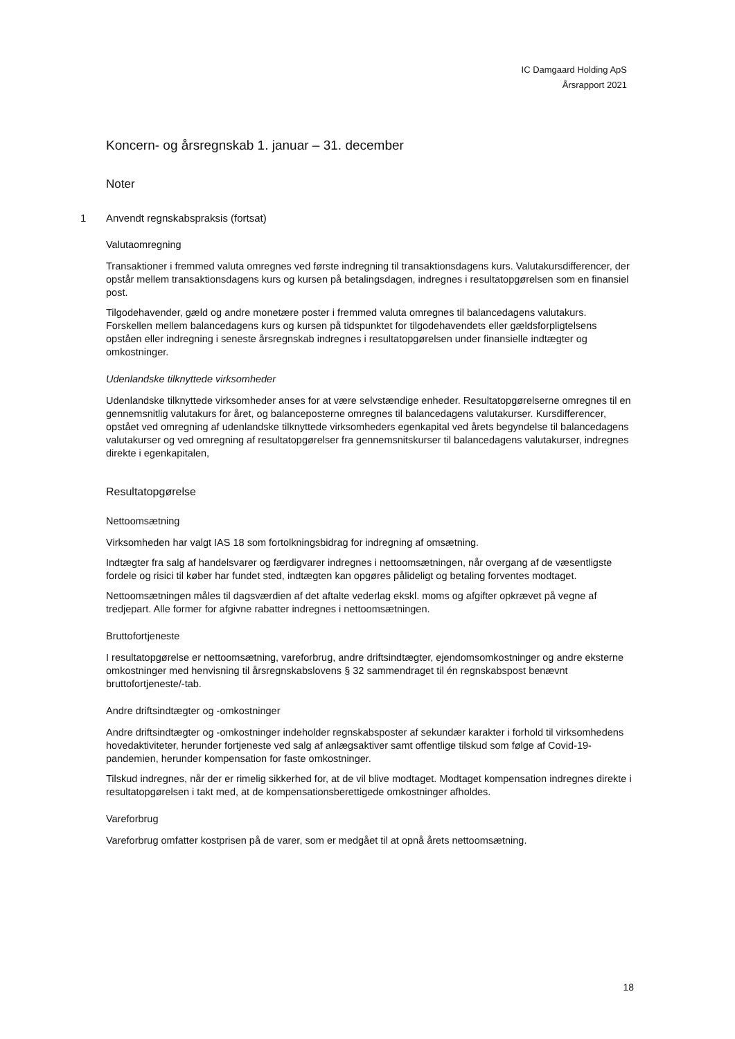IC Damgaard Holding ApS
Årsrapport 2021
Koncern- og årsregnskab 1. januar – 31. december
Noter
1 Anvendt regnskabspraksis (fortsat)
Valutaomregning
Transaktioner i fremmed valuta omregnes ved første indregning til transaktionsdagens kurs. Valutakurs­differencer, der opstår mellem transaktionsdagens kurs og kursen på betalingsdagen, indregnes i resul­tatopgørelsen som en finansiel post.
Tilgodehavender, gæld og andre monetære poster i fremmed valuta omregnes til balancedagens valuta­kurs. Forskellen mellem balancedagens kurs og kursen på tidspunktet for tilgodehavendets eller gælds­forpligtelsens opståen eller indregning i seneste årsregnskab indregnes i resultatopgørelsen under fi­nansielle indtægter og omkostninger.
Udenlandske tilknyttede virksomheder
Udenlandske tilknyttede virksomheder anses for at være selvstændige enheder. Resultatopgørelserne omregnes til en gennemsnitlig valutakurs for året, og balanceposterne omregnes til balancedagens valu­takurser. Kursdifferencer, opstået ved omregning af udenlandske tilknyttede virksomheders egenkapital ved årets begyndelse til balancedagens valutakurser og ved omregning af resultatopgørelser fra gen­nemsnitskurser til balancedagens valutakurser, indregnes direkte i egenkapitalen,
Resultatopgørelse
Nettoomsætning
Virksomheden har valgt IAS 18 som fortolkningsbidrag for indregning af omsætning.
Indtægter fra salg af handelsvarer og færdigvarer indregnes i nettoomsætningen, når overgang af de væsentligste fordele og risici til køber har fundet sted, indtægten kan opgøres pålideligt og betaling for­ventes modtaget.
Nettoomsætningen måles til dagsværdien af det aftalte vederlag ekskl. moms og afgifter opkrævet på vegne af tredjepart. Alle former for afgivne rabatter indregnes i nettoomsætningen.
Bruttofortjeneste
I resultatopgørelse er nettoomsætning, vareforbrug, andre driftsindtægter, ejendomsomkostninger og andre eksterne omkostninger med henvisning til årsregnskabslovens § 32 sammendraget til én regn­skabspost benævnt bruttofortjeneste/-tab.
Andre driftsindtægter og -omkostninger
Andre driftsindtægter og -omkostninger indeholder regnskabsposter af sekundær karakter i forhold til virksomhedens hovedaktiviteter, herunder fortjeneste ved salg af anlægsaktiver samt offentlige tilskud som følge af Covid-19-pandemien, herunder kompensation for faste omkostninger.
Tilskud indregnes, når der er rimelig sikkerhed for, at de vil blive modtaget. Modtaget kompensation ind­regnes direkte i resultatopgørelsen i takt med, at de kompensationsberettigede omkostninger afholdes.
Vareforbrug
Vareforbrug omfatter kostprisen på de varer, som er medgået til at opnå årets nettoomsætning.
18